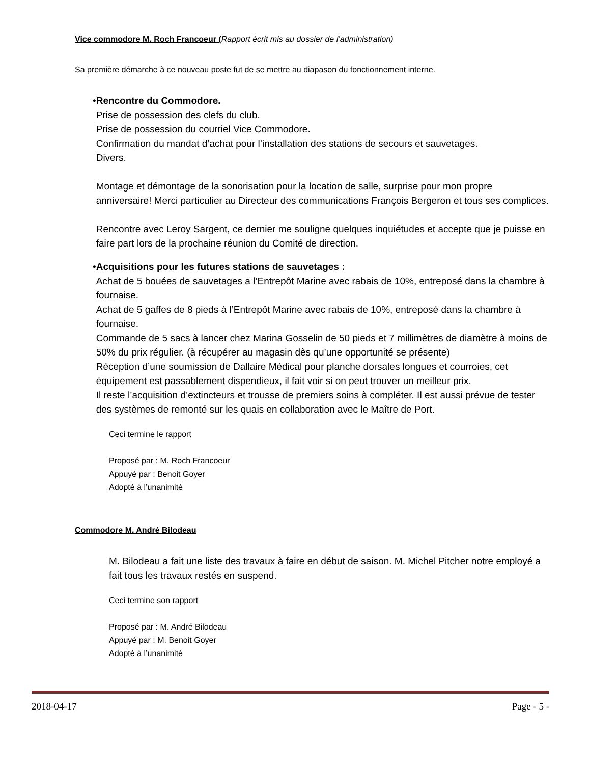Vice commodore M. Roch Francoeur (Rapport écrit mis au dossier de l’administration)
Sa première démarche à ce nouveau poste fut de se mettre au diapason du fonctionnement interne.
• Rencontre du Commodore.
Prise de possession des clefs du club.
Prise de possession du courriel Vice Commodore.
Confirmation du mandat d’achat pour l’installation des stations de secours et sauvetages.
Divers.
Montage et démontage de la sonorisation pour la location de salle, surprise pour mon propre anniversaire! Merci particulier au Directeur des communications François Bergeron et tous ses complices.
Rencontre avec Leroy Sargent, ce dernier me souligne quelques inquiétudes et accepte que je puisse en faire part lors de la prochaine réunion du Comité de direction.
• Acquisitions pour les futures stations de sauvetages :
Achat de 5 bouées de sauvetages a l’Entrepôt Marine avec rabais de 10%, entreposé dans la chambre à fournaise.
Achat de 5 gaffes de 8 pieds à l’Entrepôt Marine avec rabais de 10%, entreposé dans la chambre à fournaise.
Commande de 5 sacs à lancer chez Marina Gosselin de 50 pieds et 7 millimètres de diamètre à moins de 50% du prix régulier. (à récupérer au magasin dès qu’une opportunité se présente)
Réception d’une soumission de Dallaire Médical pour planche dorsales longues et courroies, cet équipement est passablement dispendieux, il fait voir si on peut trouver un meilleur prix.
Il reste l’acquisition d’extincteurs et trousse de premiers soins à compléter. Il est aussi prévue de tester des systèmes de remonté sur les quais en collaboration avec le Maître de Port.
Ceci termine le rapport
Proposé par : M. Roch Francoeur
Appuyé par : Benoit Goyer
Adopté à l’unanimité
Commodore M. André Bilodeau
M. Bilodeau a fait une liste des travaux à faire en début de saison. M. Michel Pitcher notre employé a fait tous les travaux restés en suspend.
Ceci termine son rapport
Proposé par : M. André Bilodeau
Appuyé par : M. Benoit Goyer
Adopté à l’unanimité
2018-04-17 Page - 5 -